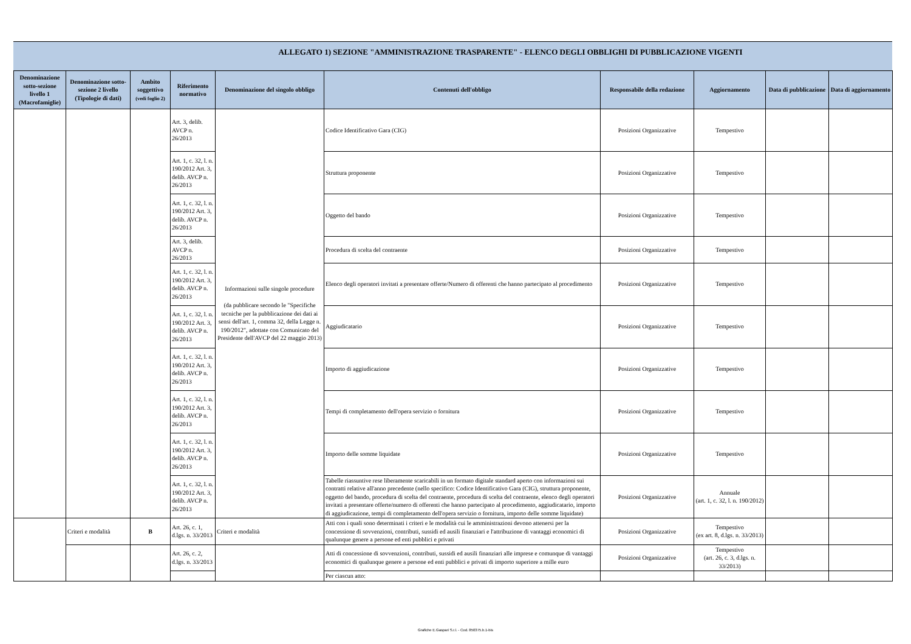ALLEGATO 1) SEZIONE "AMMINISTRAZIONE TRASPARENTE" - ELENCO DEGLI OBBLIGHI DI PUBBLICAZIONE VIGENTI
| Denominazione sotto-sezione livello 1 (Macrofamiglie) | Denominazione sotto-sezione 2 livello (Tipologie di dati) | Ambito soggettivo (vedi foglio 2) | Riferimento normativo | Denominazione del singolo obbligo | Contenuti dell'obbligo | Responsabile della redazione | Aggiornamento | Data di pubblicazione | Data di aggiornamento |
| --- | --- | --- | --- | --- | --- | --- | --- | --- | --- |
| | | | Art. 3, delib. AVCP n. 26/2013 | Informazioni sulle singole procedure (da pubblicare secondo le "Specifiche tecniche per la pubblicazione dei dati ai sensi dell'art. 1, comma 32, della Legge n. 190/2012", adottate con Comunicato del Presidente dell'AVCP del 22 maggio 2013) | Codice Identificativo Gara (CIG) | Posizioni Organizzative | Tempestivo | | |
| | | | Art. 1, c. 32, l. n. 190/2012 Art. 3, delib. AVCP n. 26/2013 | | Struttura proponente | Posizioni Organizzative | Tempestivo | | |
| | | | Art. 1, c. 32, l. n. 190/2012 Art. 3, delib. AVCP n. 26/2013 | | Oggetto del bando | Posizioni Organizzative | Tempestivo | | |
| | | | Art. 3, delib. AVCP n. 26/2013 | | Procedura di scelta del contraente | Posizioni Organizzative | Tempestivo | | |
| | | | Art. 1, c. 32, l. n. 190/2012 Art. 3, delib. AVCP n. 26/2013 | | Elenco degli operatori invitati a presentare offerte/Numero di offerenti che hanno partecipato al procedimento | Posizioni Organizzative | Tempestivo | | |
| | | | Art. 1, c. 32, l. n. 190/2012 Art. 3, delib. AVCP n. 26/2013 | | Aggiudicatario | Posizioni Organizzative | Tempestivo | | |
| | | | Art. 1, c. 32, l. n. 190/2012 Art. 3, delib. AVCP n. 26/2013 | | Importo di aggiudicazione | Posizioni Organizzative | Tempestivo | | |
| | | | Art. 1, c. 32, l. n. 190/2012 Art. 3, delib. AVCP n. 26/2013 | | Tempi di completamento dell'opera servizio o fornitura | Posizioni Organizzative | Tempestivo | | |
| | | | Art. 1, c. 32, l. n. 190/2012 Art. 3, delib. AVCP n. 26/2013 | | Importo delle somme liquidate | Posizioni Organizzative | Tempestivo | | |
| | | | Art. 1, c. 32, l. n. 190/2012 Art. 3, delib. AVCP n. 26/2013 | | Tabelle riassuntive rese liberamente scaricabili in un formato digitale standard aperto con informazioni sui contratti relative all'anno precedente (nello specifico: Codice Identificativo Gara (CIG), struttura proponente, oggetto del bando, procedura di scelta del contraente, procedura di scelta del contraente, elenco degli operatori invitati a presentare offerte/numero di offerenti che hanno partecipato al procedimento, aggiudicatario, importo di aggiudicazione, tempi di completamento dell'opera servizio o fornitura, importo delle somme liquidate) | Posizioni Organizzative | Annuale (art. 1, c. 32, l. n. 190/2012) | | |
| | Criteri e modalità | B | Art. 26, c. 1, d.lgs. n. 33/2013 | Criteri e modalità | Atti con i quali sono determinati i criteri e le modalità cui le amministrazioni devono attenersi per la concessione di sovvenzioni, contributi, sussidi ed ausili finanziari e l'attribuzione di vantaggi economici di qualunque genere a persone ed enti pubblici e privati | Posizioni Organizzative | Tempestivo (ex art. 8, d.lgs. n. 33/2013) | | |
| | | | Art. 26, c. 2, d.lgs. n. 33/2013 | | Atti di concessione di sovvenzioni, contributi, sussidi ed ausili finanziari alle imprese e comunque di vantaggi economici di qualunque genere a persone ed enti pubblici e privati di importo superiore a mille euro | Posizioni Organizzative | Tempestivo (art. 26, c. 3, d.lgs. n. 33/2013) | | |
| | | | | | Per ciascun atto: | | | | |
Grafiche E.Gaspari S.r.l. - Cod. 850375.b.1-bis